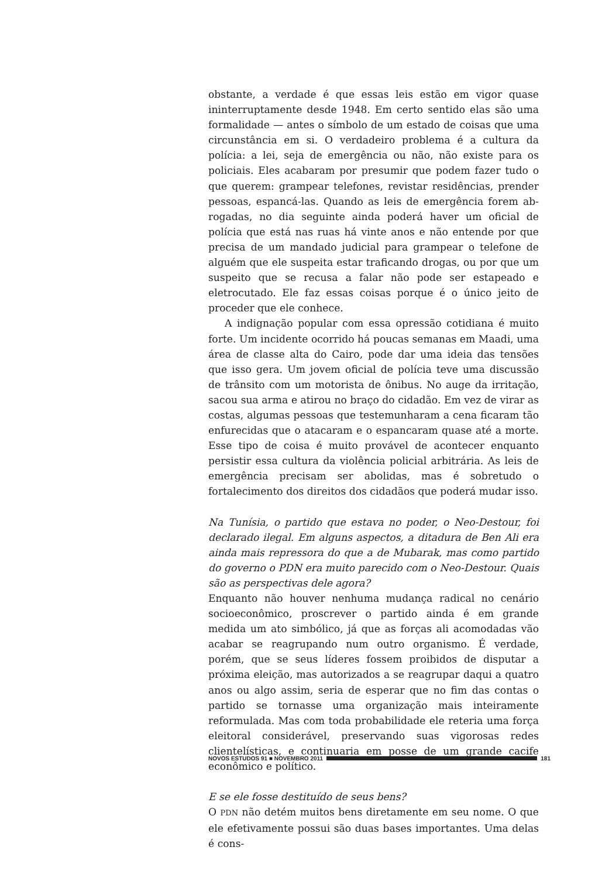obstante, a verdade é que essas leis estão em vigor quase ininterruptamente desde 1948. Em certo sentido elas são uma formalidade — antes o símbolo de um estado de coisas que uma circunstância em si. O verdadeiro problema é a cultura da polícia: a lei, seja de emergência ou não, não existe para os policiais. Eles acabaram por presumir que podem fazer tudo o que querem: grampear telefones, revistar residências, prender pessoas, espancá-las. Quando as leis de emergência forem ab-rogadas, no dia seguinte ainda poderá haver um oficial de polícia que está nas ruas há vinte anos e não entende por que precisa de um mandado judicial para grampear o telefone de alguém que ele suspeita estar traficando drogas, ou por que um suspeito que se recusa a falar não pode ser estapeado e eletrocutado. Ele faz essas coisas porque é o único jeito de proceder que ele conhece.
A indignação popular com essa opressão cotidiana é muito forte. Um incidente ocorrido há poucas semanas em Maadi, uma área de classe alta do Cairo, pode dar uma ideia das tensões que isso gera. Um jovem oficial de polícia teve uma discussão de trânsito com um motorista de ônibus. No auge da irritação, sacou sua arma e atirou no braço do cidadão. Em vez de virar as costas, algumas pessoas que testemunharam a cena ficaram tão enfurecidas que o atacaram e o espancaram quase até a morte. Esse tipo de coisa é muito provável de acontecer enquanto persistir essa cultura da violência policial arbitrária. As leis de emergência precisam ser abolidas, mas é sobretudo o fortalecimento dos direitos dos cidadãos que poderá mudar isso.
Na Tunísia, o partido que estava no poder, o Neo-Destour, foi declarado ilegal. Em alguns aspectos, a ditadura de Ben Ali era ainda mais repressora do que a de Mubarak, mas como partido do governo o PDN era muito parecido com o Neo-Destour. Quais são as perspectivas dele agora?
Enquanto não houver nenhuma mudança radical no cenário socioeconômico, proscrever o partido ainda é em grande medida um ato simbólico, já que as forças ali acomodadas vão acabar se reagrupando num outro organismo. É verdade, porém, que se seus líderes fossem proibidos de disputar a próxima eleição, mas autorizados a se reagrupar daqui a quatro anos ou algo assim, seria de esperar que no fim das contas o partido se tornasse uma organização mais inteiramente reformulada. Mas com toda probabilidade ele reteria uma força eleitoral considerável, preservando suas vigorosas redes clientelísticas, e continuaria em posse de um grande cacife econômico e político.
E se ele fosse destituído de seus bens?
O PDN não detém muitos bens diretamente em seu nome. O que ele efetivamente possui são duas bases importantes. Uma delas é cons-
NOVOS ESTUDOS 91 ■ NOVEMBRO 2011 181